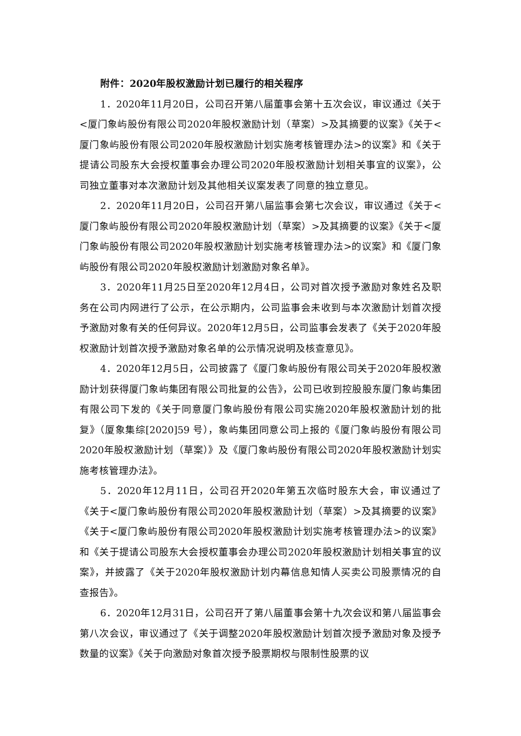附件：2020年股权激励计划已履行的相关程序
1．2020年11月20日，公司召开第八届董事会第十五次会议，审议通过《关于<厦门象屿股份有限公司2020年股权激励计划（草案）>及其摘要的议案》《关于<厦门象屿股份有限公司2020年股权激励计划实施考核管理办法>的议案》和《关于提请公司股东大会授权董事会办理公司2020年股权激励计划相关事宜的议案》，公司独立董事对本次激励计划及其他相关议案发表了同意的独立意见。
2．2020年11月20日，公司召开第八届监事会第七次会议，审议通过《关于<厦门象屿股份有限公司2020年股权激励计划（草案）>及其摘要的议案》《关于<厦门象屿股份有限公司2020年股权激励计划实施考核管理办法>的议案》和《厦门象屿股份有限公司2020年股权激励计划激励对象名单》。
3．2020年11月25日至2020年12月4日，公司对首次授予激励对象姓名及职务在公司内网进行了公示，在公示期内，公司监事会未收到与本次激励计划首次授予激励对象有关的任何异议。2020年12月5日，公司监事会发表了《关于2020年股权激励计划首次授予激励对象名单的公示情况说明及核查意见》。
4．2020年12月5日，公司披露了《厦门象屿股份有限公司关于2020年股权激励计划获得厦门象屿集团有限公司批复的公告》，公司已收到控股股东厦门象屿集团有限公司下发的《关于同意厦门象屿股份有限公司实施2020年股权激励计划的批复》（厦象集综[2020]59 号），象屿集团同意公司上报的《厦门象屿股份有限公司2020年股权激励计划（草案）》及《厦门象屿股份有限公司2020年股权激励计划实施考核管理办法》。
5．2020年12月11日，公司召开2020年第五次临时股东大会，审议通过了《关于<厦门象屿股份有限公司2020年股权激励计划（草案）>及其摘要的议案》《关于<厦门象屿股份有限公司2020年股权激励计划实施考核管理办法>的议案》和《关于提请公司股东大会授权董事会办理公司2020年股权激励计划相关事宜的议案》，并披露了《关于2020年股权激励计划内幕信息知情人买卖公司股票情况的自查报告》。
6．2020年12月31日，公司召开了第八届董事会第十九次会议和第八届监事会第八次会议，审议通过了《关于调整2020年股权激励计划首次授予激励对象及授予数量的议案》《关于向激励对象首次授予股票期权与限制性股票的议